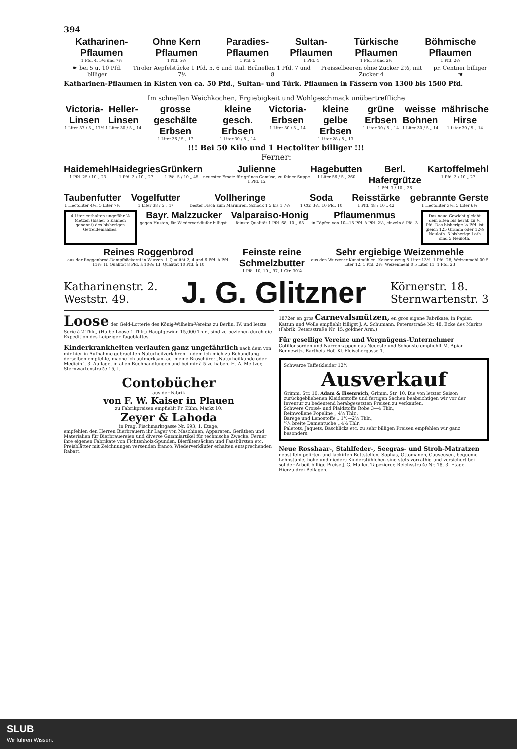394
Katharinen-Pflaumen
1 Pfd. 4, 5½ und 7½
Ohne Kern Pflaumen
1 Pfd. 5½
Paradies-Pflaumen
1 Pfd. 5
Sultan-Pflaumen
1 Pfd. 4
Türkische Pflaumen
1 Pfd. 3 und 2½
Böhmische Pflaumen
1 Pfd. 2½
☛ bei 5 u. 10 Pfd. billiger Tiroler Aepfelstücke 1 Pfd. 5, 6 und 7½
Ital. Brünellen 1 Pfd. 7 und 8 Preisselbeeren ohne Zucker 2½, mit Zucker 4
pr. Centner billiger ☚
Katharinen-Pflaumen in Kisten von ca. 50 Pfd., Sultan- und Türk. Pflaumen in Fässern von 1300 bis 1500 Pfd.
Im schnellen Weichkochen, Ergiebigkeit und Wohlgeschmack unübertreffliche
Victoria-Linsen
1 Liter 37 / 5 „ 17½
Heller-Linsen
1 Liter 30 / 5 „ 14
grosse geschälte Erbsen
1 Liter 36 / 5 „ 17
kleine gesch. Erbsen
1 Liter 30 / 5 „ 14
Victoria-Erbsen
1 Liter 30 / 5 „ 14
kleine gelbe Erbsen
1 Liter 28 / 5 „ 13
grüne Erbsen
1 Liter 30 / 5 „ 14
weisse Bohnen
1 Liter 30 / 5 „ 14
mährische Hirse
1 Liter 30 / 5 „ 14
!!! Bei 50 Kilo und 1 Hectoliter billiger !!!
Ferner:
Haidemehl
1 Pfd. 25 / 10 „ 23
Haidegries
1 Pfd. 3 / 10 „ 27
Grünkern
1 Pfd. 5 / 10 „ 45
Julienne
neuester Ersatz für grünes Gemüse, zu feiner Suppe 1 Pfd. 12
Hagebutten
1 Liter 56 / 5 „ 260
Berl. Hafergrütze
1 Pfd. 3 / 10 „ 26
Kartoffelmehl
1 Pfd. 3 / 10 „ 27
Taubenfutter
1 Hectoliter 4¼, 5 Liter 7½
Vogelfutter
1 Liter 38 / 5 „ 17
Vollheringe
bester Fisch zum Mariniren, Schock 1 5 bis 1 7½
Soda
1 Ctr. 3⅙, 10 Pfd. 10
Reisstärke
1 Pfd. 48 / 10 „ 42
gebrannte Gerste
1 Hectoliter 3⅚, 5 Liter 6¼
4 Liter enthalten ungefähr ⅗ Metzen (bisher 5 Kannen genannt) des bisherigen Getreidemaaßes.
Bayr. Malzzucker
gegen Husten, für Wiederverkäufer billigst.
Valparaiso-Honig
feinste Qualität 1 Pfd. 68, 10 „ 63
Pflaumenmus
in Töpfen von 10—15 Pfd. à Pfd. 2½, einzeln à Pfd. 3
Das neue Gewicht gleicht dem alten bis herab zu ⅕ Pfd. Das bisherige ¼ Pfd. ist gleich 125 Gramm oder 12½ Neuloth. 3 bisherige Loth sind 5 Neuloth.
Reines Roggenbrod
aus der Roggenbrod-Dampfbäckerei in Wurzen. I. Qualität 2, 4 und 6 Pfd. à Pfd. 11½; II. Qualität 8 Pfd. à 10½; III. Qualität 10 Pfd. à 10
Feinste reine Schmelzbutter
1 Pfd. 10, 10 „ 97, 1 Ctr. 30⅚
Sehr ergiebige Weizenmehle
aus den Wurzener Kunstmühlen. Kaiserauszug 5 Liter 13½, 1 Pfd. 28; Weizenmehl 00 5 Liter 12, 1 Pfd. 2½; Weizenmehl 0 5 Liter 11, 1 Pfd. 23
Katharinenstr. 2.
Weststr. 49.
J. G. Glitzner
Körnerstr. 18.
Sternwartenstr. 3
Loose der Geld-Lotterie des König-Wilhelm-Vereins zu Berlin. IV. und letzte Serie à 2 Thlr., (Halbe Loose 1 Thlr.) Hauptgewinn 15,000 Thlr., sind zu beziehen durch die Expedition des Leipziger Tageblattes.
Kinderkrankheiten verlaufen ganz ungefährlich nach dem von mir hier in Aufnahme gebrachten Naturheilverfahren. Indem ich mich zu Behandlung derselben empfehle, mache ich aufmerksam auf meine Broschüre: „Naturheilkunde oder Medicin“, 3. Auflage, in allen Buchhandlungen und bei mir à 5 zu haben. H. A. Meltzer, Sternwartenstraße 15, I.
Contobücher
aus der Fabrik
von F. W. Kaiser in Plauen
zu Fabrikpreisen empfiehlt Fr. Kühn, Markt 10.
Zeyer & Lahoda
in Prag, Fischmarktgasse Nr. 693, 1. Etage,
empfehlen den Herren Bierbrauern ihr Lager von Maschinen, Apparaten, Geräthen und Materialien für Bierbrauereien und diverse Gummiartikel für technische Zwecke. Ferner ihre eigenen Fabrikate von Fichtenholz-Spunden, Bierfiltersäcken und Fassbürsten etc. Preisblätter mit Zeichnungen versenden franco. Wiederverkäufer erhalten entsprechenden Rabatt.
1872er en gros Carnevalsmützen, en gros eigene Fabrikate, in Papier, Kattun und Wolle empfiehlt billigst J. A. Schumann, Petersstraße Nr. 48, Ecke des Markts (Fabrik: Petersstraße Nr. 15, goldner Arm.)
Für gesellige Vereine und Vergnügens-Unternehmer Cotillonsorden und Narrenkappen das Neueste und Schönste empfiehlt M. Apian-Bennewitz, Bartheis Hof, Kl. Fleischergasse 1.
Schwarze Taffetkleider 12½
Ausverkauf
Grimm. Str. 10. Adam & Eisenreich, Grimm. Str. 10. Die von letzter Saison zurückgebliebenen Kleiderstoffe und fertigen Sachen beabsichtigen wir vor der Inventur zu bedeutend herabgesetzten Preisen zu verkaufen.
Schwere Croisé- und Plaidstoffe Robe 3—4 Thlr.,
Reinwollene Popeline „ 4½ Thlr.,
Barège und Lenostoffe „ 1½—2½ Thlr.,
¹⁰/₄ breite Damentuche „ 4½ Thlr.
Paletots, Jaquets, Baschlicks etc. zu sehr billigen Preisen empfehlen wir ganz besonders.
Neue Rosshaar-, Stahlfeder-, Seegras- und Stroh-Matratzen nebst fein polirten und lackirten Bettstellen, Sophas, Ottomanen, Causeusen, bequeme Lehnstühle, hohe und niedere Kinderstühlchen sind stets vorräthig und versichert bei solider Arbeit billige Preise J. G. Müller, Tapezierer, Reichsstraße Nr. 18, 3. Etage.
Hierzu drei Beilagen.
SLUB
Wir führen Wissen.